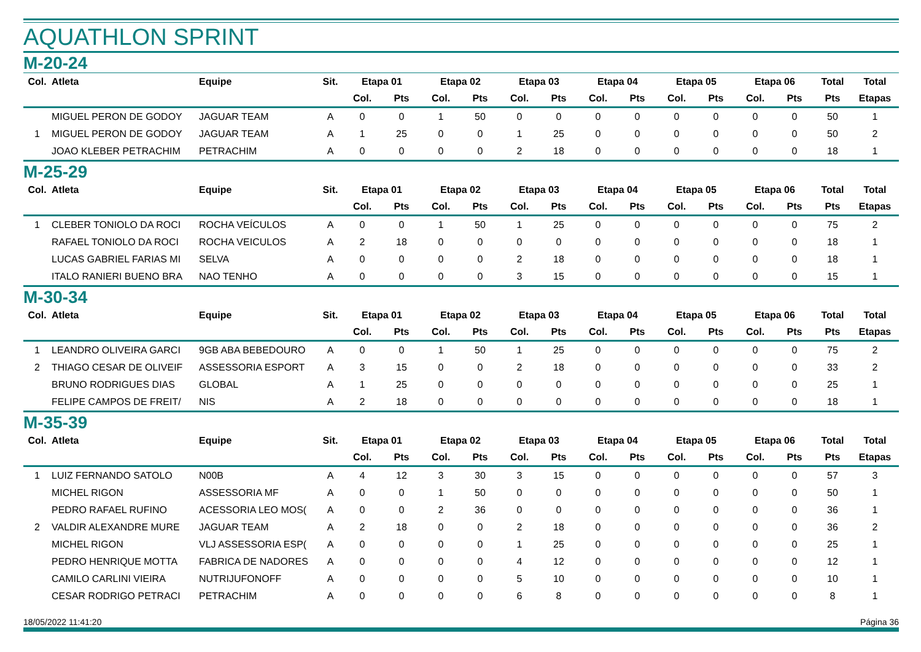AQUATHLON SPRINT
M-20-24
| Col. | Atleta | Equipe | Sit. | Etapa 01 | | Etapa 02 | | Etapa 03 | | Etapa 04 | | Etapa 05 | | Etapa 06 | | Total | Total |
| --- | --- | --- | --- | --- | --- | --- | --- | --- | --- | --- | --- | --- | --- | --- | --- | --- | --- |
| | | | | Col. | Pts | Col. | Pts | Col. | Pts | Col. | Pts | Col. | Pts | Col. | Pts | Pts | Etapas |
| | MIGUEL PERON DE GODOY | JAGUAR TEAM | A | 0 | 0 | 1 | 50 | 0 | 0 | 0 | 0 | 0 | 0 | 0 | 0 | 50 | 1 |
| 1 | MIGUEL PERON DE GODOY | JAGUAR TEAM | A | 1 | 25 | 0 | 0 | 1 | 25 | 0 | 0 | 0 | 0 | 0 | 0 | 50 | 2 |
| | JOAO KLEBER PETRACHIM | PETRACHIM | A | 0 | 0 | 0 | 0 | 2 | 18 | 0 | 0 | 0 | 0 | 0 | 0 | 18 | 1 |
M-25-29
| Col. | Atleta | Equipe | Sit. | Etapa 01 | | Etapa 02 | | Etapa 03 | | Etapa 04 | | Etapa 05 | | Etapa 06 | | Total | Total |
| --- | --- | --- | --- | --- | --- | --- | --- | --- | --- | --- | --- | --- | --- | --- | --- | --- | --- |
| | | | | Col. | Pts | Col. | Pts | Col. | Pts | Col. | Pts | Col. | Pts | Col. | Pts | Pts | Etapas |
| 1 | CLEBER TONIOLO DA ROCI | ROCHA VEÍCULOS | A | 0 | 0 | 1 | 50 | 1 | 25 | 0 | 0 | 0 | 0 | 0 | 0 | 75 | 2 |
| | RAFAEL TONIOLO DA ROCI | ROCHA VEICULOS | A | 2 | 18 | 0 | 0 | 0 | 0 | 0 | 0 | 0 | 0 | 0 | 0 | 18 | 1 |
| | LUCAS GABRIEL FARIAS MI | SELVA | A | 0 | 0 | 0 | 0 | 2 | 18 | 0 | 0 | 0 | 0 | 0 | 0 | 18 | 1 |
| | ITALO RANIERI BUENO BRA | NAO TENHO | A | 0 | 0 | 0 | 0 | 3 | 15 | 0 | 0 | 0 | 0 | 0 | 0 | 15 | 1 |
M-30-34
| Col. | Atleta | Equipe | Sit. | Etapa 01 | | Etapa 02 | | Etapa 03 | | Etapa 04 | | Etapa 05 | | Etapa 06 | | Total | Total |
| --- | --- | --- | --- | --- | --- | --- | --- | --- | --- | --- | --- | --- | --- | --- | --- | --- | --- |
| | | | | Col. | Pts | Col. | Pts | Col. | Pts | Col. | Pts | Col. | Pts | Col. | Pts | Pts | Etapas |
| 1 | LEANDRO OLIVEIRA GARCI | 9GB ABA BEBEDOURO | A | 0 | 0 | 1 | 50 | 1 | 25 | 0 | 0 | 0 | 0 | 0 | 0 | 75 | 2 |
| 2 | THIAGO CESAR DE OLIVEIF | ASSESSORIA ESPORT | A | 3 | 15 | 0 | 0 | 2 | 18 | 0 | 0 | 0 | 0 | 0 | 0 | 33 | 2 |
| | BRUNO RODRIGUES DIAS | GLOBAL | A | 1 | 25 | 0 | 0 | 0 | 0 | 0 | 0 | 0 | 0 | 0 | 0 | 25 | 1 |
| | FELIPE CAMPOS DE FREIT/ | NIS | A | 2 | 18 | 0 | 0 | 0 | 0 | 0 | 0 | 0 | 0 | 0 | 0 | 18 | 1 |
M-35-39
| Col. | Atleta | Equipe | Sit. | Etapa 01 | | Etapa 02 | | Etapa 03 | | Etapa 04 | | Etapa 05 | | Etapa 06 | | Total | Total |
| --- | --- | --- | --- | --- | --- | --- | --- | --- | --- | --- | --- | --- | --- | --- | --- | --- | --- |
| | | | | Col. | Pts | Col. | Pts | Col. | Pts | Col. | Pts | Col. | Pts | Col. | Pts | Pts | Etapas |
| 1 | LUIZ FERNANDO SATOLO | N00B | A | 4 | 12 | 3 | 30 | 3 | 15 | 0 | 0 | 0 | 0 | 0 | 0 | 57 | 3 |
| | MICHEL RIGON | ASSESSORIA MF | A | 0 | 0 | 1 | 50 | 0 | 0 | 0 | 0 | 0 | 0 | 0 | 0 | 50 | 1 |
| | PEDRO RAFAEL RUFINO | ACESSORIA LEO MOS( | A | 0 | 0 | 2 | 36 | 0 | 0 | 0 | 0 | 0 | 0 | 0 | 0 | 36 | 1 |
| 2 | VALDIR ALEXANDRE MURE | JAGUAR TEAM | A | 2 | 18 | 0 | 0 | 2 | 18 | 0 | 0 | 0 | 0 | 0 | 0 | 36 | 2 |
| | MICHEL RIGON | VLJ ASSESSORIA ESP( | A | 0 | 0 | 0 | 0 | 1 | 25 | 0 | 0 | 0 | 0 | 0 | 0 | 25 | 1 |
| | PEDRO HENRIQUE MOTTA | FABRICA DE NADORES | A | 0 | 0 | 0 | 0 | 4 | 12 | 0 | 0 | 0 | 0 | 0 | 0 | 12 | 1 |
| | CAMILO CARLINI VIEIRA | NUTRIJUFONOFF | A | 0 | 0 | 0 | 0 | 5 | 10 | 0 | 0 | 0 | 0 | 0 | 0 | 10 | 1 |
| | CESAR RODRIGO PETRACI | PETRACHIM | A | 0 | 0 | 0 | 0 | 6 | 8 | 0 | 0 | 0 | 0 | 0 | 0 | 8 | 1 |
18/05/2022 11:41:20 Página 36